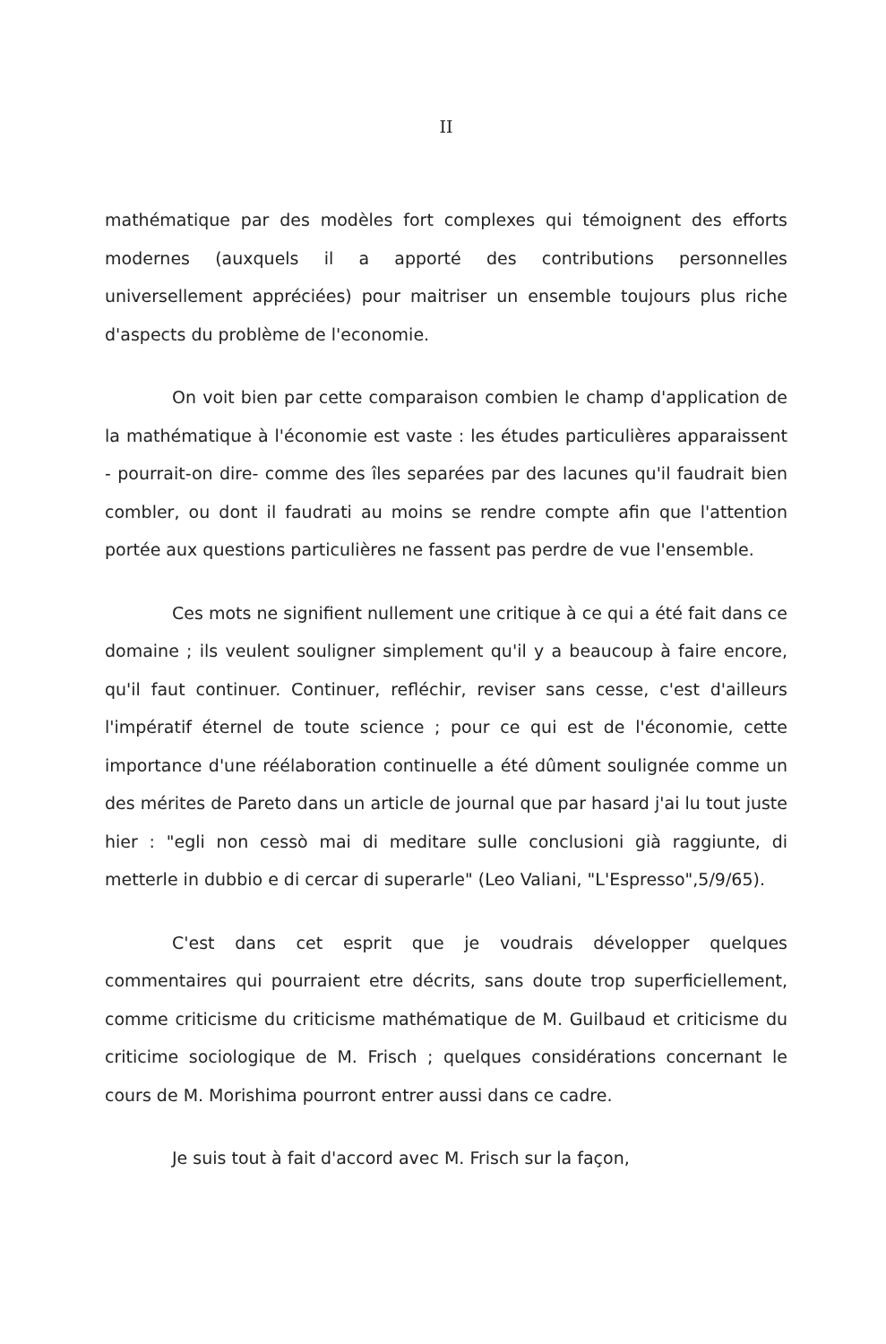II
mathématique par des modèles fort complexes qui témoignent des efforts modernes (auxquels il a apporté des contributions personnelles universellement appréciées) pour maitriser un ensemble toujours plus riche d'aspects du problème de l'economie.
On voit bien par cette comparaison combien le champ d'application de la mathématique à l'économie est vaste : les études particulières apparaissent - pourrait-on dire- comme des îles separées par des lacunes qu'il faudrait bien combler, ou dont il faudrati au moins se rendre compte afin que l'attention portée aux questions particulières ne fassent pas perdre de vue l'ensemble.
Ces mots ne signifient nullement une critique à ce qui a été fait dans ce domaine ; ils veulent souligner simplement qu'il y a beaucoup à faire encore, qu'il faut continuer. Continuer, refléchir, reviser sans cesse, c'est d'ailleurs l'impératif éternel de toute science ; pour ce qui est de l'économie, cette importance d'une réélaboration continuelle a été dûment soulignée comme un des mérites de Pareto dans un article de journal que par hasard j'ai lu tout juste hier : "egli non cessò mai di meditare sulle conclusioni già raggiunte, di metterle in dubbio e di cercar di superarle" (Leo Valiani, "L'Espresso",5/9/65).
C'est dans cet esprit que je voudrais développer quelques commentaires qui pourraient etre décrits, sans doute trop superficiellement, comme criticisme du criticisme mathématique de M. Guilbaud et criticisme du criticime sociologique de M. Frisch ; quelques considérations concernant le cours de M. Morishima pourront entrer aussi dans ce cadre.
Je suis tout à fait d'accord avec M. Frisch sur la façon,